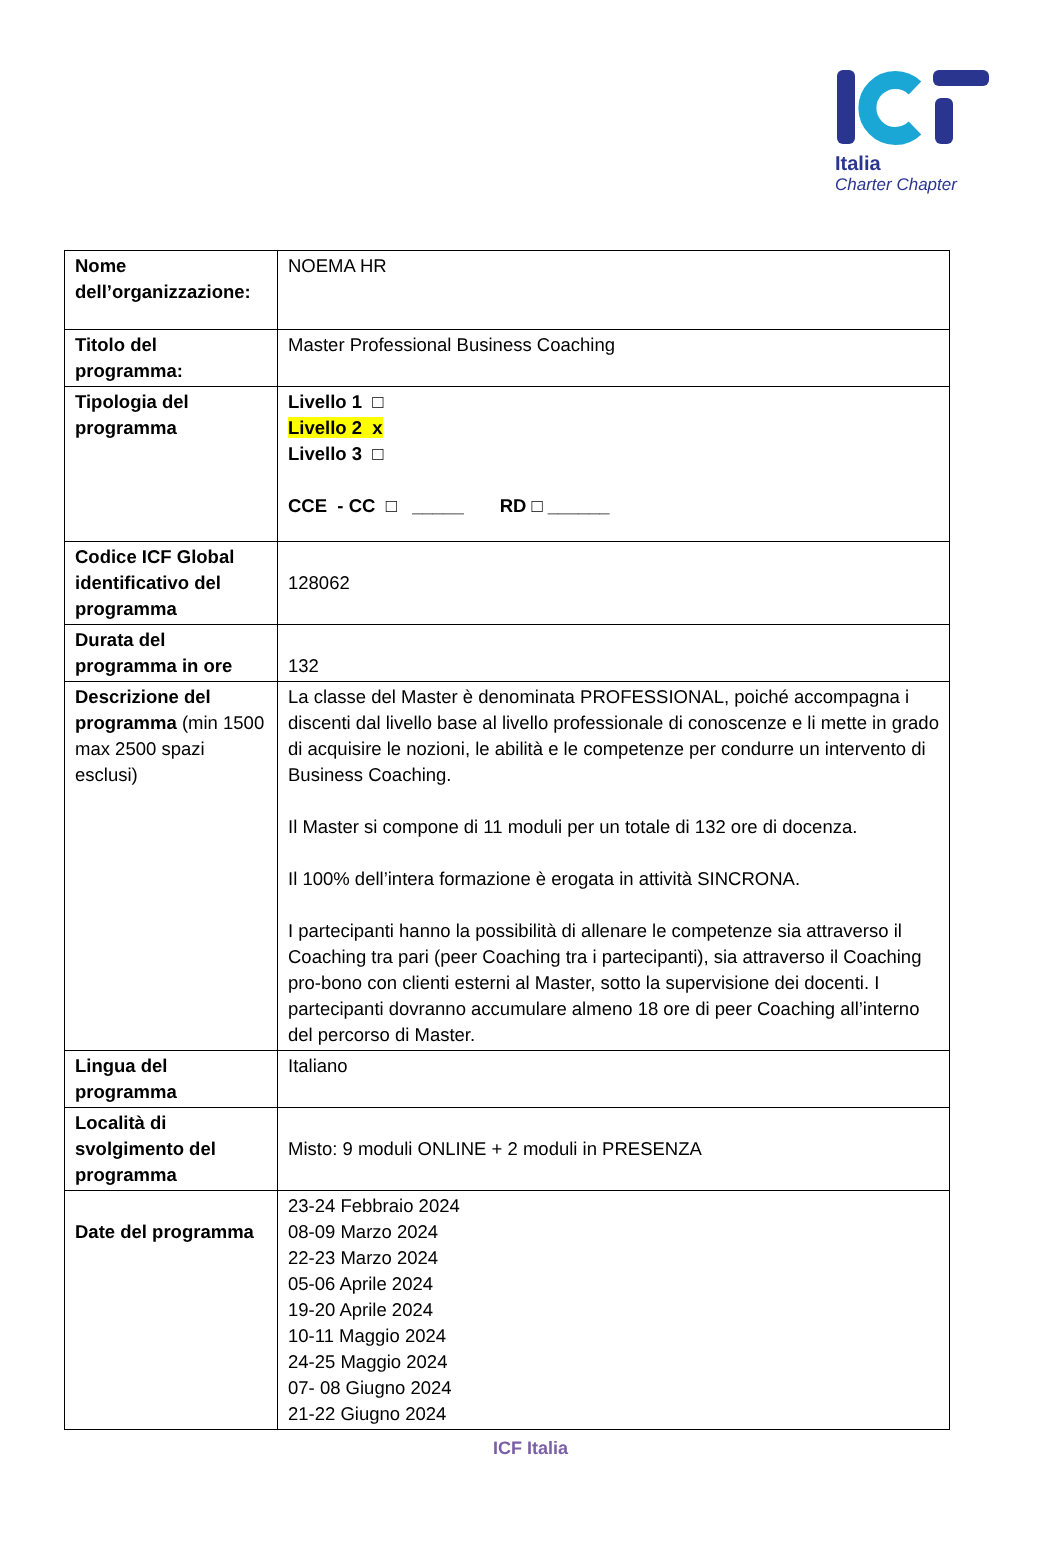Italia
Charter Chapter
| Nome dell’organizzazione: | NOEMA HR |
| Titolo del programma: | Master Professional Business Coaching |
| Tipologia del programma | Livello 1 □ Livello 2 x Livello 3 □ CCE - CC □ _____ RD □ ______ |
| Codice ICF Global identificativo del programma | 128062 |
| Durata del programma in ore | 132 |
| Descrizione del programma (min 1500 max 2500 spazi esclusi) | La classe del Master è denominata PROFESSIONAL, poiché accompagna i discenti dal livello base al livello professionale di conoscenze e li mette in grado di acquisire le nozioni, le abilità e le competenze per condurre un intervento di Business Coaching. Il Master si compone di 11 moduli per un totale di 132 ore di docenza. Il 100% dell’intera formazione è erogata in attività SINCRONA. I partecipanti hanno la possibilità di allenare le competenze sia attraverso il Coaching tra pari (peer Coaching tra i partecipanti), sia attraverso il Coaching pro-bono con clienti esterni al Master, sotto la supervisione dei docenti. I partecipanti dovranno accumulare almeno 18 ore di peer Coaching all’interno del percorso di Master. |
| Lingua del programma | Italiano |
| Località di svolgimento del programma | Misto: 9 moduli ONLINE + 2 moduli in PRESENZA |
| Date del programma | 23-24 Febbraio 2024 08-09 Marzo 2024 22-23 Marzo 2024 05-06 Aprile 2024 19-20 Aprile 2024 10-11 Maggio 2024 24-25 Maggio 2024 07- 08 Giugno 2024 21-22 Giugno 2024 |
ICF Italia